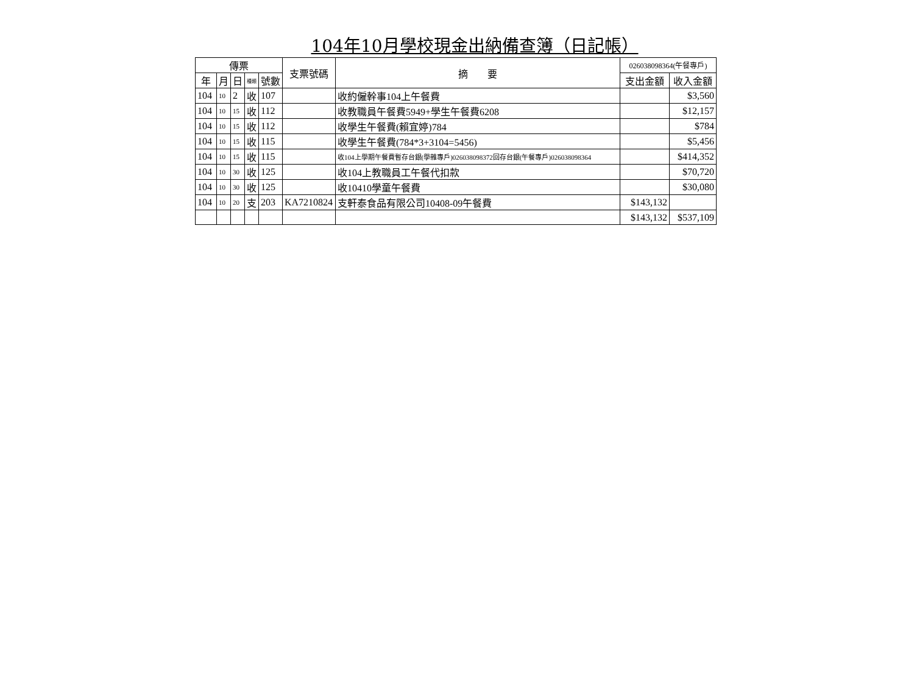104年10月學校現金出納備查簿（日記帳）
| 傳票 | | | | | 支票號碼 | 摘 要 | 026038098364(午餐專戶) | |
| --- | --- | --- | --- | --- | --- | --- | --- | --- |
| 年 | 月 | 日 | 種類 | 號數 | | | 支出金額 | 收入金額 |
| 104 | 10 | 2 | 收 | 107 | | 收約僱幹事104上午餐費 | | $3,560 |
| 104 | 10 | 15 | 收 | 112 | | 收教職員午餐費5949+學生午餐費6208 | | $12,157 |
| 104 | 10 | 15 | 收 | 112 | | 收學生午餐費(賴宜婷)784 | | $784 |
| 104 | 10 | 15 | 收 | 115 | | 收學生午餐費(784*3+3104=5456) | | $5,456 |
| 104 | 10 | 15 | 收 | 115 | | 收104上學期午餐費暫存台銀(學雜專戶)026038098372回存台銀(午餐專戶)026038098364 | | $414,352 |
| 104 | 10 | 30 | 收 | 125 | | 收104上教職員工午餐代扣款 | | $70,720 |
| 104 | 10 | 30 | 收 | 125 | | 收10410學童午餐費 | | $30,080 |
| 104 | 10 | 20 | 支 | 203 | KA7210824 | 支軒泰食品有限公司10408-09午餐費 | $143,132 | |
| | | | | | | | $143,132 | $537,109 |